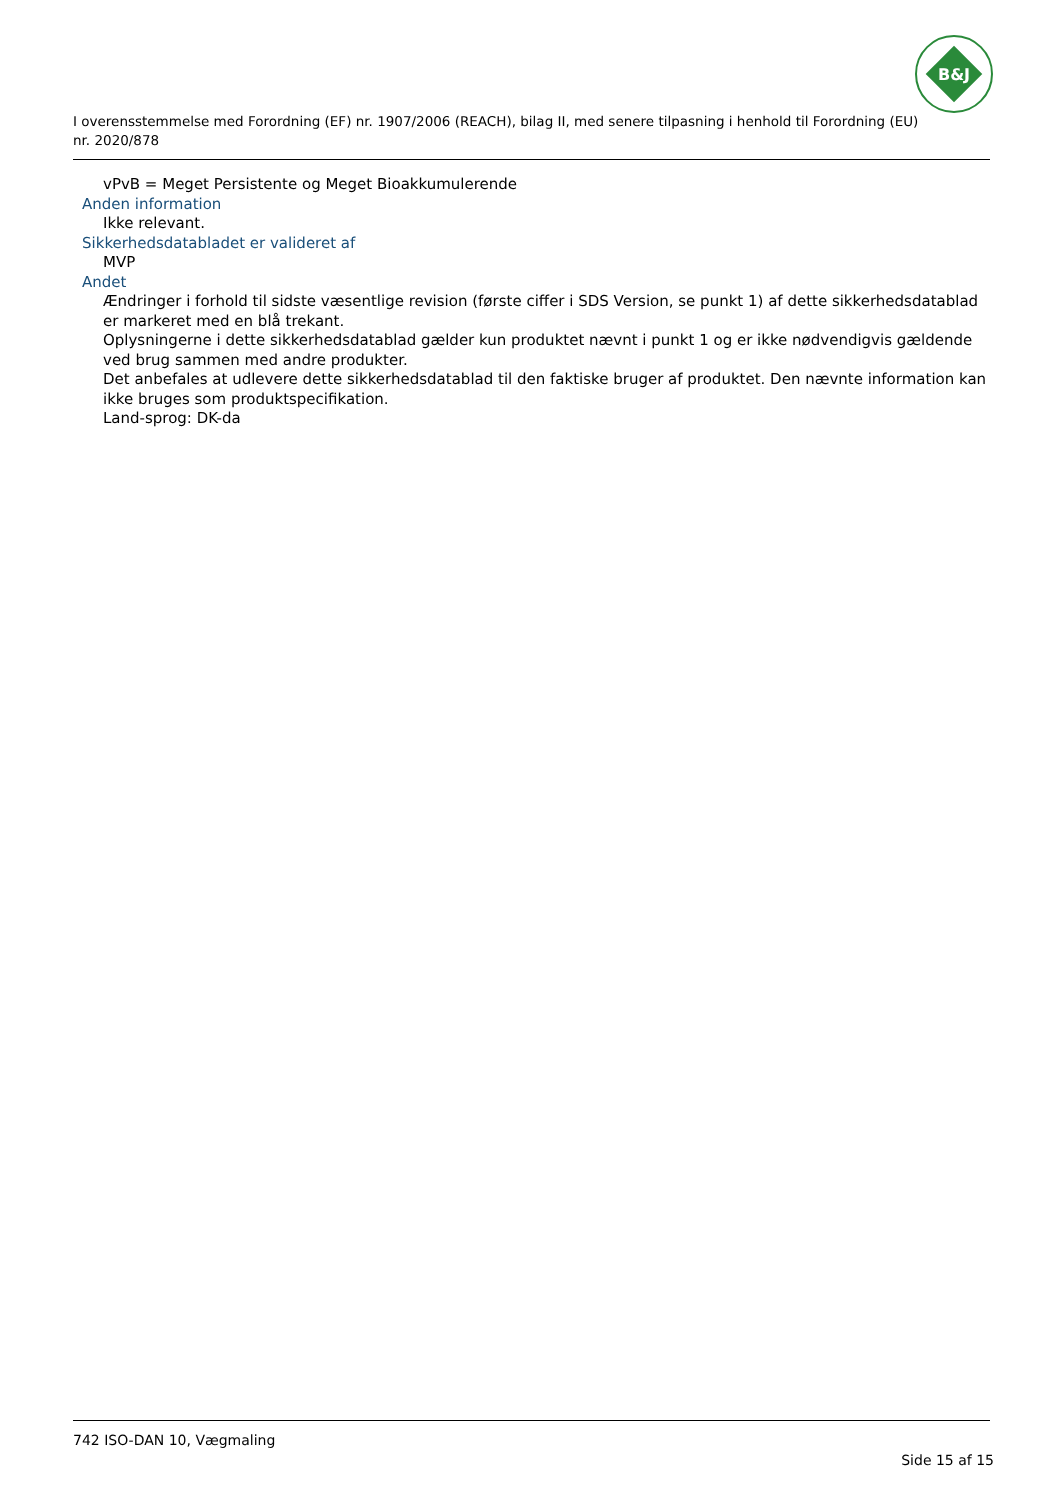B&J
I overensstemmelse med Forordning (EF) nr. 1907/2006 (REACH), bilag II, med senere tilpasning i henhold til Forordning (EU) nr. 2020/878
vPvB = Meget Persistente og Meget Bioakkumulerende
Anden information
Ikke relevant.
Sikkerhedsdatabladet er valideret af
MVP
Andet
Ændringer i forhold til sidste væsentlige revision (første ciffer i SDS Version, se punkt 1) af dette sikkerhedsdatablad er markeret med en blå trekant.
Oplysningerne i dette sikkerhedsdatablad gælder kun produktet nævnt i punkt 1 og er ikke nødvendigvis gældende ved brug sammen med andre produkter.
Det anbefales at udlevere dette sikkerhedsdatablad til den faktiske bruger af produktet. Den nævnte information kan ikke bruges som produktspecifikation.
Land-sprog: DK-da
742 ISO-DAN 10, Vægmaling
Side 15 af 15